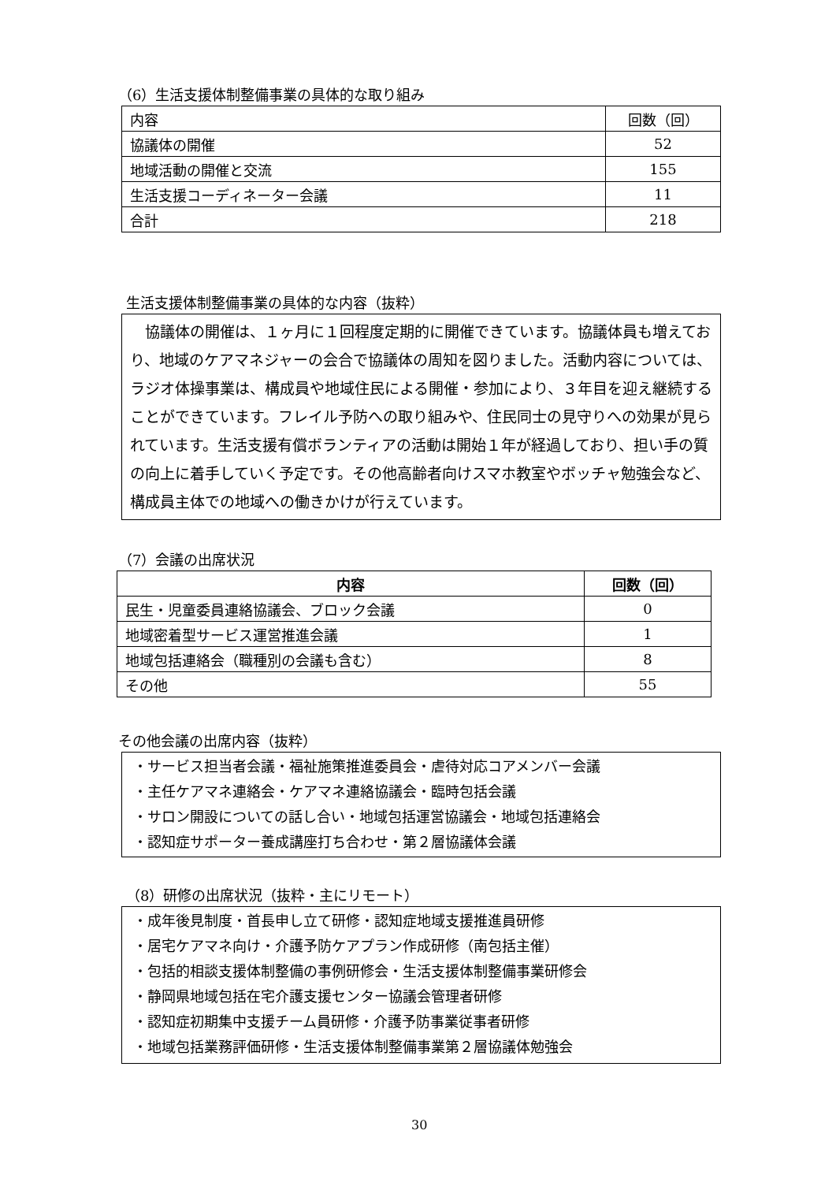（6）生活支援体制整備事業の具体的な取り組み
| 内容 | 回数（回） |
| --- | --- |
| 協議体の開催 | 52 |
| 地域活動の開催と交流 | 155 |
| 生活支援コーディネーター会議 | 11 |
| 合計 | 218 |
生活支援体制整備事業の具体的な内容（抜粋）
　協議体の開催は、１ヶ月に１回程度定期的に開催できています。協議体員も増えており、地域のケアマネジャーの会合で協議体の周知を図りました。活動内容については、ラジオ体操事業は、構成員や地域住民による開催・参加により、３年目を迎え継続することができています。フレイル予防への取り組みや、住民同士の見守りへの効果が見られています。生活支援有償ボランティアの活動は開始１年が経過しており、担い手の質の向上に着手していく予定です。その他高齢者向けスマホ教室やボッチャ勉強会など、構成員主体での地域への働きかけが行えています。
（7）会議の出席状況
| 内容 | 回数（回） |
| --- | --- |
| 民生・児童委員連絡協議会、ブロック会議 | 0 |
| 地域密着型サービス運営推進会議 | 1 |
| 地域包括連絡会（職種別の会議も含む） | 8 |
| その他 | 55 |
その他会議の出席内容（抜粋）
・サービス担当者会議・福祉施策推進委員会・虐待対応コアメンバー会議
・主任ケアマネ連絡会・ケアマネ連絡協議会・臨時包括会議
・サロン開設についての話し合い・地域包括運営協議会・地域包括連絡会
・認知症サポーター養成講座打ち合わせ・第２層協議体会議
（8）研修の出席状況（抜粋・主にリモート）
・成年後見制度・首長申し立て研修・認知症地域支援推進員研修
・居宅ケアマネ向け・介護予防ケアプラン作成研修（南包括主催）
・包括的相談支援体制整備の事例研修会・生活支援体制整備事業研修会
・静岡県地域包括在宅介護支援センター協議会管理者研修
・認知症初期集中支援チーム員研修・介護予防事業従事者研修
・地域包括業務評価研修・生活支援体制整備事業第２層協議体勉強会
30